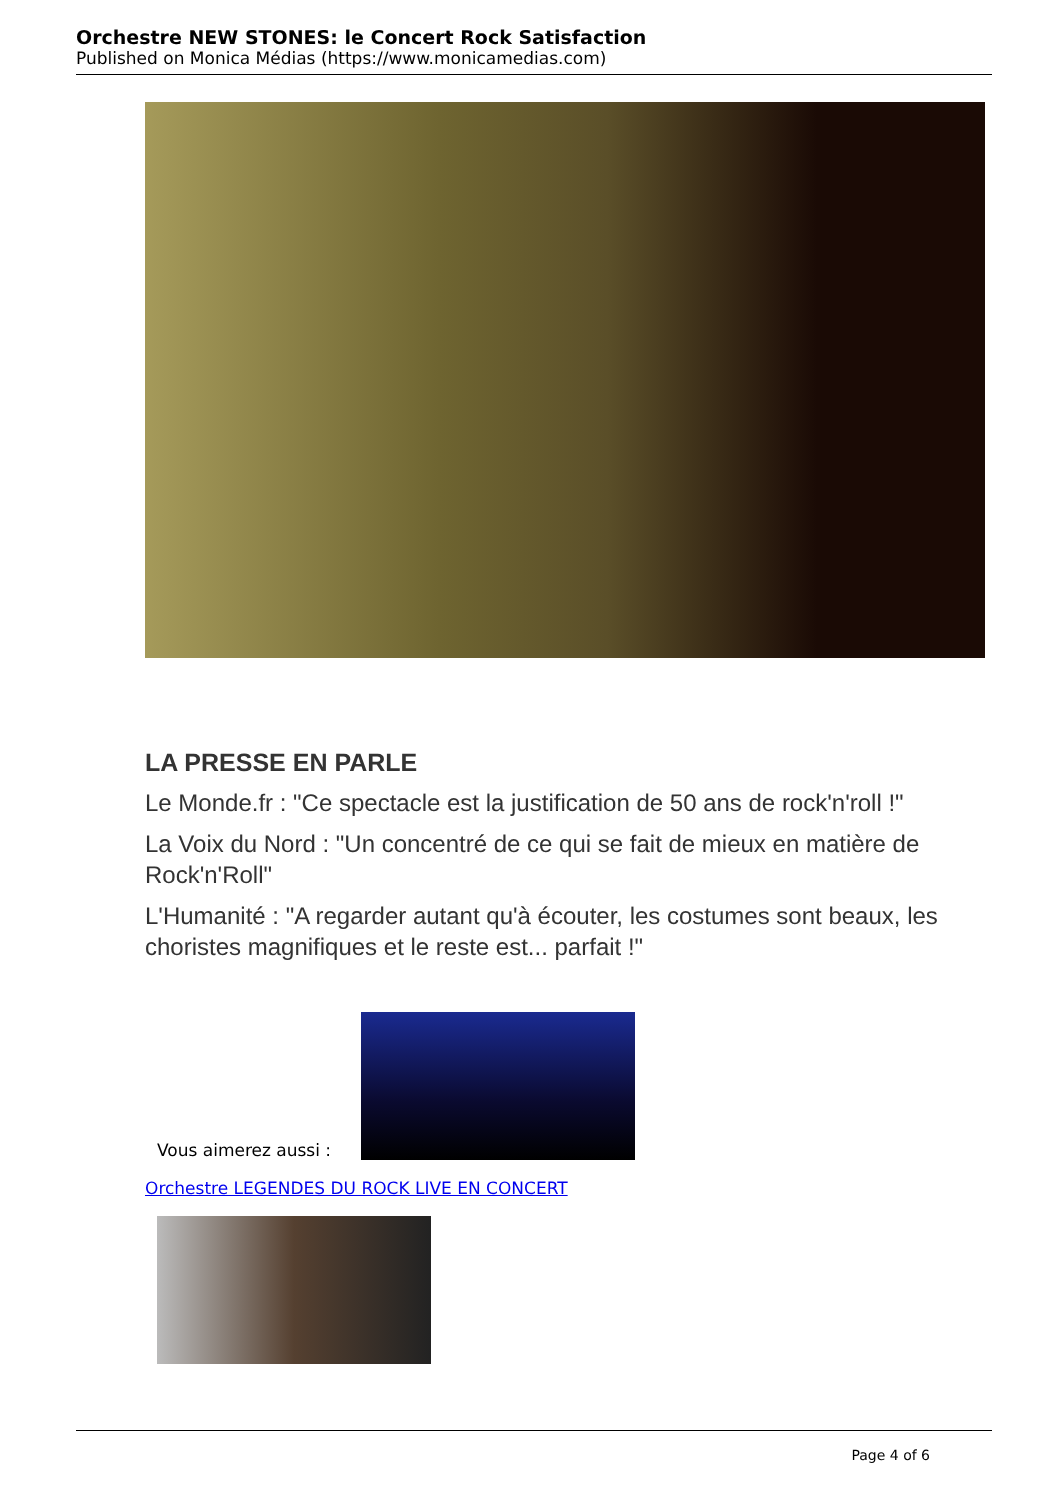Orchestre NEW STONES: le Concert Rock Satisfaction
Published on Monica Médias (https://www.monicamedias.com)
LA PRESSE EN PARLE
Le Monde.fr : "Ce spectacle est la justification de 50 ans de rock'n'roll !"
La Voix du Nord : "Un concentré de ce qui se fait de mieux en matière de Rock'n'Roll"
L'Humanité : "A regarder autant qu'à écouter, les costumes sont beaux, les choristes magnifiques et le reste est... parfait !"
Vous aimerez aussi :
Orchestre LEGENDES DU ROCK LIVE EN CONCERT
Page 4 of 6